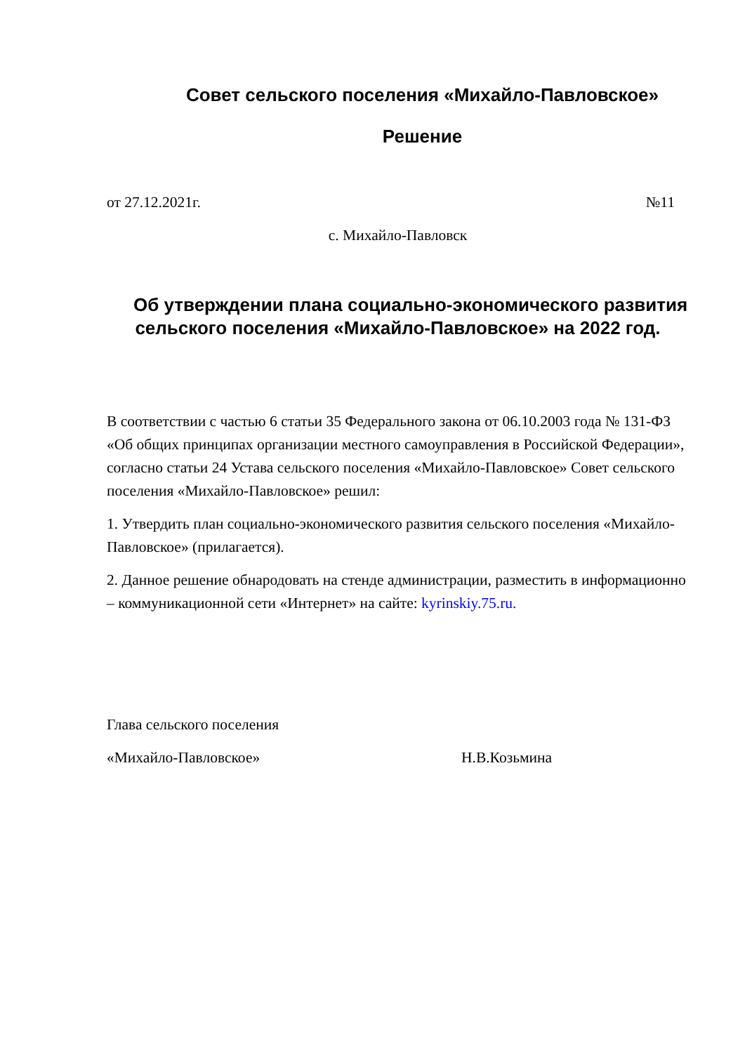Совет сельского поселения «Михайло-Павловское»
Решение
от 27.12.2021г. №11
с. Михайло-Павловск
Об утверждении плана социально-экономического развития сельского поселения «Михайло-Павловское» на 2022 год.
В соответствии с частью 6 статьи 35 Федерального закона от 06.10.2003 года № 131-ФЗ «Об общих принципах организации местного самоуправления в Российской Федерации», согласно статьи 24 Устава сельского поселения «Михайло-Павловское» Совет сельского поселения «Михайло-Павловское» решил:
1. Утвердить план социально-экономического развития сельского поселения «Михайло-Павловское» (прилагается).
2. Данное решение обнародовать на стенде администрации, разместить в информационно – коммуникационной сети «Интернет» на сайте: kyrinskiy.75.ru.
Глава сельского поселения
«Михайло-Павловское» Н.В.Козьмина